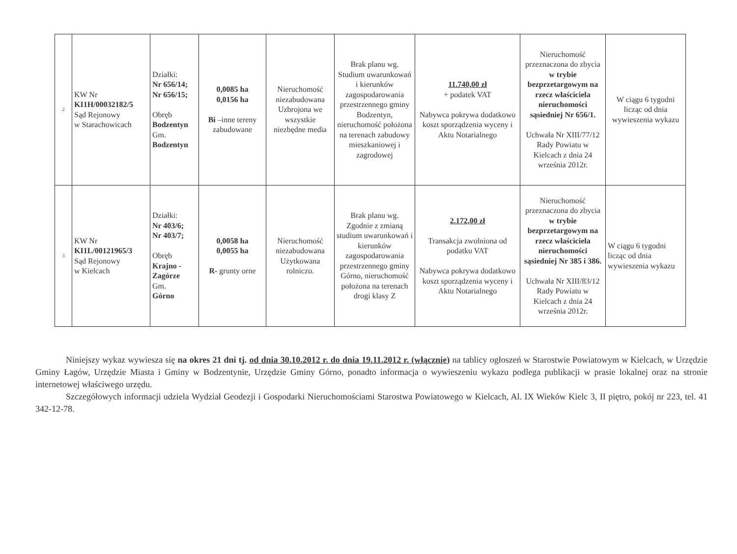| 2 | KW Nr KI1H/00032182/5 Sąd Rejonowy w Starachowicach | Działki: Nr 656/14; Nr 656/15; Obręb Bodzentyn Gm. Bodzentyn | 0,0085 ha 0,0156 ha Bi –inne tereny zabudowane | Nieruchomość niezabudowana Uzbrojona we wszystkie niezbędne media | Brak planu wg. Studium uwarunkowań i kierunków zagospodarowania przestrzennego gminy Bodzentyn, nieruchomość położona na terenach zabudowy mieszkaniowej i zagrodowej | 11.740,00 zł + podatek VAT Nabywca pokrywa dodatkowo koszt sporządzenia wyceny i Aktu Notarialnego | Nieruchomość przeznaczona do zbycia w trybie bezprzetargowym na rzecz właściciela nieruchomości sąsiedniej Nr 656/1. Uchwała Nr XIII/77/12 Rady Powiatu w Kielcach z dnia 24 września 2012r. | W ciągu 6 tygodni licząc od dnia wywieszenia wykazu |
| 3 | KW Nr KI1L/00121965/3 Sąd Rejonowy w Kielcach | Działki: Nr 403/6; Nr 403/7; Obręb Krajno - Zagórze Gm. Górno | 0,0058 ha 0,0055 ha R- grunty orne | Nieruchomość niezabudowana Użytkowana rolniczo. | Brak planu wg. Zgodnie z zmianą studium uwarunkowań i kierunków zagospodarowania przestrzennego gminy Górno, nieruchomość położona na terenach drogi klasy Z | 2.172,00 zł Transakcja zwolniona od podatku VAT Nabywca pokrywa dodatkowo koszt sporządzenia wyceny i Aktu Notarialnego | Nieruchomość przeznaczona do zbycia w trybie bezprzetargowym na rzecz właściciela nieruchomości sąsiedniej Nr 385 i 386. Uchwała Nr XIII/83/12 Rady Powiatu w Kielcach z dnia 24 września 2012r. | W ciągu 6 tygodni licząc od dnia wywieszenia wykazu |
Niniejszy wykaz wywiesza się na okres 21 dni tj. od dnia 30.10.2012 r. do dnia 19.11.2012 r. (włącznie) na tablicy ogłoszeń w Starostwie Powiatowym w Kielcach, w Urzędzie Gminy Łagów, Urzędzie Miasta i Gminy w Bodzentynie, Urzędzie Gminy Górno, ponadto informacja o wywieszeniu wykazu podlega publikacji w prasie lokalnej oraz na stronie internetowej właściwego urzędu.
Szczegółowych informacji udziela Wydział Geodezji i Gospodarki Nieruchomościami Starostwa Powiatowego w Kielcach, Al. IX Wieków Kielc 3, II piętro, pokój nr 223, tel. 41 342-12-78.